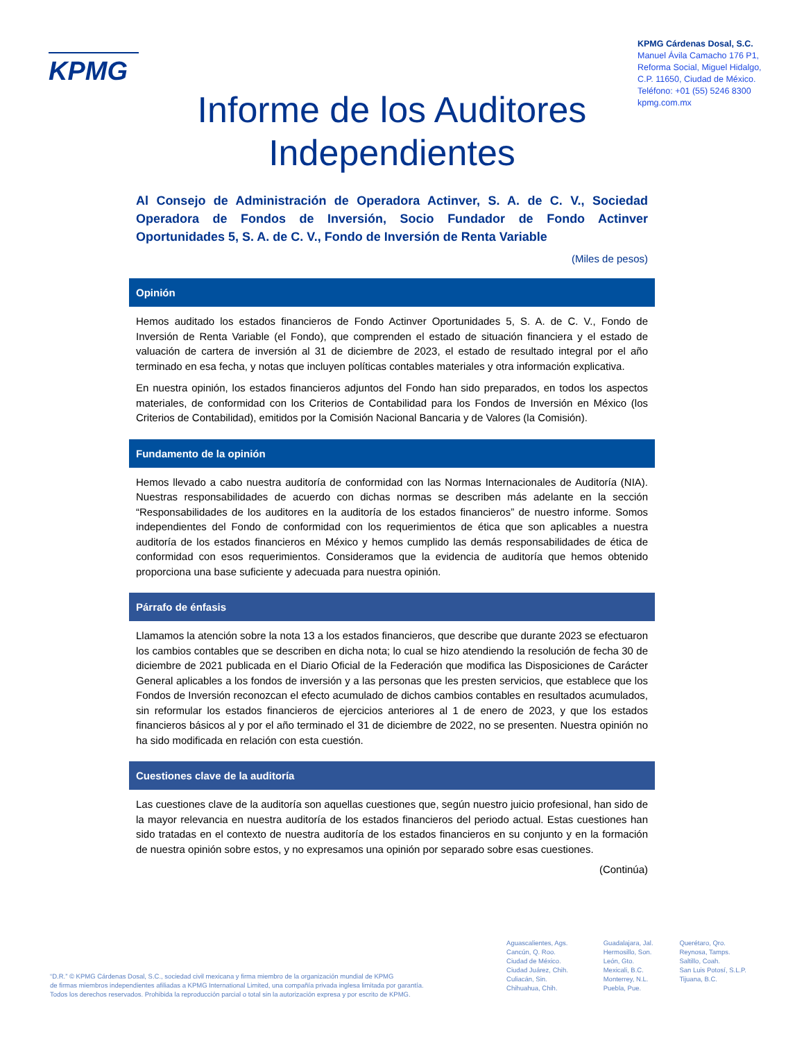KPMG
KPMG Cárdenas Dosal, S.C.
Manuel Ávila Camacho 176 P1,
Reforma Social, Miguel Hidalgo,
C.P. 11650, Ciudad de México.
Teléfono: +01 (55) 5246 8300
kpmg.com.mx
Informe de los Auditores Independientes
Al Consejo de Administración de Operadora Actinver, S. A. de C. V., Sociedad Operadora de Fondos de Inversión, Socio Fundador de Fondo Actinver Oportunidades 5, S. A. de C. V., Fondo de Inversión de Renta Variable
(Miles de pesos)
Opinión
Hemos auditado los estados financieros de Fondo Actinver Oportunidades 5, S. A. de C. V., Fondo de Inversión de Renta Variable (el Fondo), que comprenden el estado de situación financiera y el estado de valuación de cartera de inversión al 31 de diciembre de 2023, el estado de resultado integral por el año terminado en esa fecha, y notas que incluyen políticas contables materiales y otra información explicativa.
En nuestra opinión, los estados financieros adjuntos del Fondo han sido preparados, en todos los aspectos materiales, de conformidad con los Criterios de Contabilidad para los Fondos de Inversión en México (los Criterios de Contabilidad), emitidos por la Comisión Nacional Bancaria y de Valores (la Comisión).
Fundamento de la opinión
Hemos llevado a cabo nuestra auditoría de conformidad con las Normas Internacionales de Auditoría (NIA). Nuestras responsabilidades de acuerdo con dichas normas se describen más adelante en la sección “Responsabilidades de los auditores en la auditoría de los estados financieros” de nuestro informe. Somos independientes del Fondo de conformidad con los requerimientos de ética que son aplicables a nuestra auditoría de los estados financieros en México y hemos cumplido las demás responsabilidades de ética de conformidad con esos requerimientos. Consideramos que la evidencia de auditoría que hemos obtenido proporciona una base suficiente y adecuada para nuestra opinión.
Párrafo de énfasis
Llamamos la atención sobre la nota 13 a los estados financieros, que describe que durante 2023 se efectuaron los cambios contables que se describen en dicha nota; lo cual se hizo atendiendo la resolución de fecha 30 de diciembre de 2021 publicada en el Diario Oficial de la Federación que modifica las Disposiciones de Carácter General aplicables a los fondos de inversión y a las personas que les presten servicios, que establece que los Fondos de Inversión reconozcan el efecto acumulado de dichos cambios contables en resultados acumulados, sin reformular los estados financieros de ejercicios anteriores al 1 de enero de 2023, y que los estados financieros básicos al y por el año terminado el 31 de diciembre de 2022, no se presenten. Nuestra opinión no ha sido modificada en relación con esta cuestión.
Cuestiones clave de la auditoría
Las cuestiones clave de la auditoría son aquellas cuestiones que, según nuestro juicio profesional, han sido de la mayor relevancia en nuestra auditoría de los estados financieros del periodo actual. Estas cuestiones han sido tratadas en el contexto de nuestra auditoría de los estados financieros en su conjunto y en la formación de nuestra opinión sobre estos, y no expresamos una opinión por separado sobre esas cuestiones.
(Continúa)
“D.R.” © KPMG Cárdenas Dosal, S.C., sociedad civil mexicana y firma miembro de la organización mundial de KPMG
de firmas miembros independientes afiliadas a KPMG International Limited, una compañía privada inglesa limitada por garantía.
Todos los derechos reservados. Prohibida la reproducción parcial o total sin la autorización expresa y por escrito de KPMG.
Aguascalientes, Ags.
Cancún, Q. Roo.
Ciudad de México.
Ciudad Juárez, Chih.
Culiacán, Sin.
Chihuahua, Chih.
Guadalajara, Jal.
Hermosillo, Son.
León, Gto.
Mexicali, B.C.
Monterrey, N.L.
Puebla, Pue.
Querétaro, Qro.
Reynosa, Tamps.
Saltillo, Coah.
San Luis Potosí, S.L.P.
Tijuana, B.C.